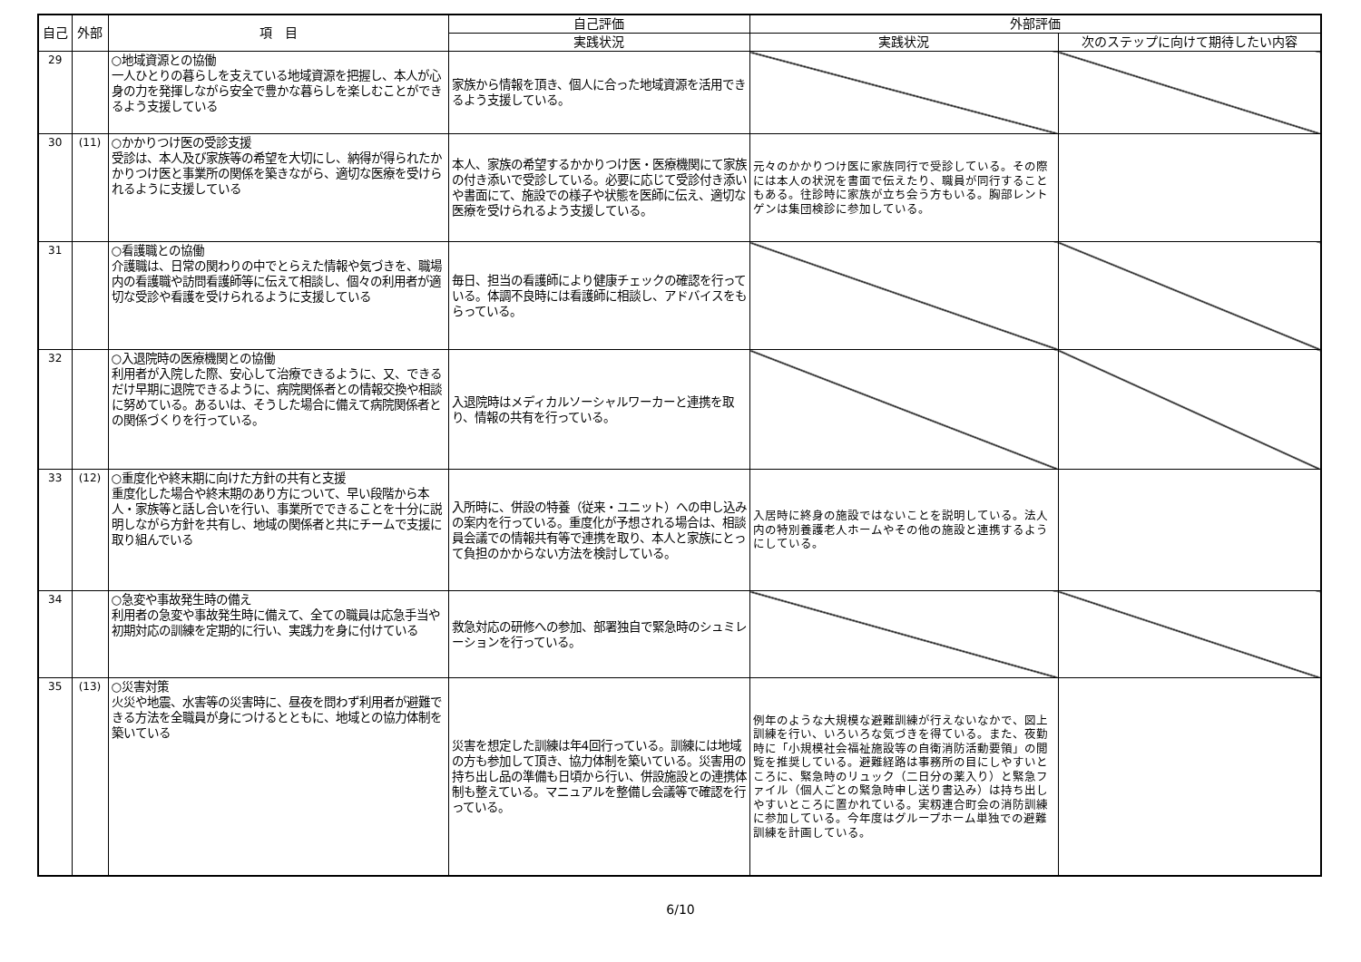| 自己 | 外部 | 項 目 | 自己評価 | 外部評価 | |
| --- | --- | --- | --- | --- | --- |
| | | | 実践状況 | 実践状況 | 次のステップに向けて期待したい内容 |
| 29 | | ○地域資源との協働 一人ひとりの暮らしを支えている地域資源を把握し、本人が心身の力を発揮しながら安全で豊かな暮らしを楽しむことができるよう支援している | 家族から情報を頂き、個人に合った地域資源を活用できるよう支援している。 | | |
| 30 | (11) | ○かかりつけ医の受診支援 受診は、本人及び家族等の希望を大切にし、納得が得られたかかりつけ医と事業所の関係を築きながら、適切な医療を受けられるように支援している | 本人、家族の希望するかかりつけ医・医療機関にて家族の付き添いで受診している。必要に応じて受診付き添いや書面にて、施設での様子や状態を医師に伝え、適切な医療を受けられるよう支援している。 | 元々のかかりつけ医に家族同行で受診している。その際には本人の状況を書面で伝えたり、職員が同行することもある。往診時に家族が立ち会う方もいる。胸部レントゲンは集団検診に参加している。 | |
| 31 | | ○看護職との協働 介護職は、日常の関わりの中でとらえた情報や気づきを、職場内の看護職や訪問看護師等に伝えて相談し、個々の利用者が適切な受診や看護を受けられるように支援している | 毎日、担当の看護師により健康チェックの確認を行っている。体調不良時には看護師に相談し、アドバイスをもらっている。 | | |
| 32 | | ○入退院時の医療機関との協働 利用者が入院した際、安心して治療できるように、又、できるだけ早期に退院できるように、病院関係者との情報交換や相談に努めている。あるいは、そうした場合に備えて病院関係者との関係づくりを行っている。 | 入退院時はメディカルソーシャルワーカーと連携を取り、情報の共有を行っている。 | | |
| 33 | (12) | ○重度化や終末期に向けた方針の共有と支援 重度化した場合や終末期のあり方について、早い段階から本人・家族等と話し合いを行い、事業所でできることを十分に説明しながら方針を共有し、地域の関係者と共にチームで支援に取り組んでいる | 入所時に、併設の特養（従来・ユニット）への申し込みの案内を行っている。重度化が予想される場合は、相談員会議での情報共有等で連携を取り、本人と家族にとって負担のかからない方法を検討している。 | 入居時に終身の施設ではないことを説明している。法人内の特別養護老人ホームやその他の施設と連携するようにしている。 | |
| 34 | | ○急変や事故発生時の備え 利用者の急変や事故発生時に備えて、全ての職員は応急手当や初期対応の訓練を定期的に行い、実践力を身に付けている | 救急対応の研修への参加、部署独自で緊急時のシュミレーションを行っている。 | | |
| 35 | (13) | ○災害対策 火災や地震、水害等の災害時に、昼夜を問わず利用者が避難できる方法を全職員が身につけるとともに、地域との協力体制を築いている | 災害を想定した訓練は年4回行っている。訓練には地域の方も参加して頂き、協力体制を築いている。災害用の持ち出し品の準備も日頃から行い、併設施設との連携体制も整えている。マニュアルを整備し会議等で確認を行っている。 | 例年のような大規模な避難訓練が行えないなかで、図上訓練を行い、いろいろな気づきを得ている。また、夜勤時に「小規模社会福祉施設等の自衛消防活動要領」の閲覧を推奨している。避難経路は事務所の目にしやすいところに、緊急時のリュック（二日分の薬入り）と緊急ファイル（個人ごとの緊急時申し送り書込み）は持ち出しやすいところに置かれている。実籾連合町会の消防訓練に参加している。今年度はグループホーム単独での避難訓練を計画している。 | |
6/10